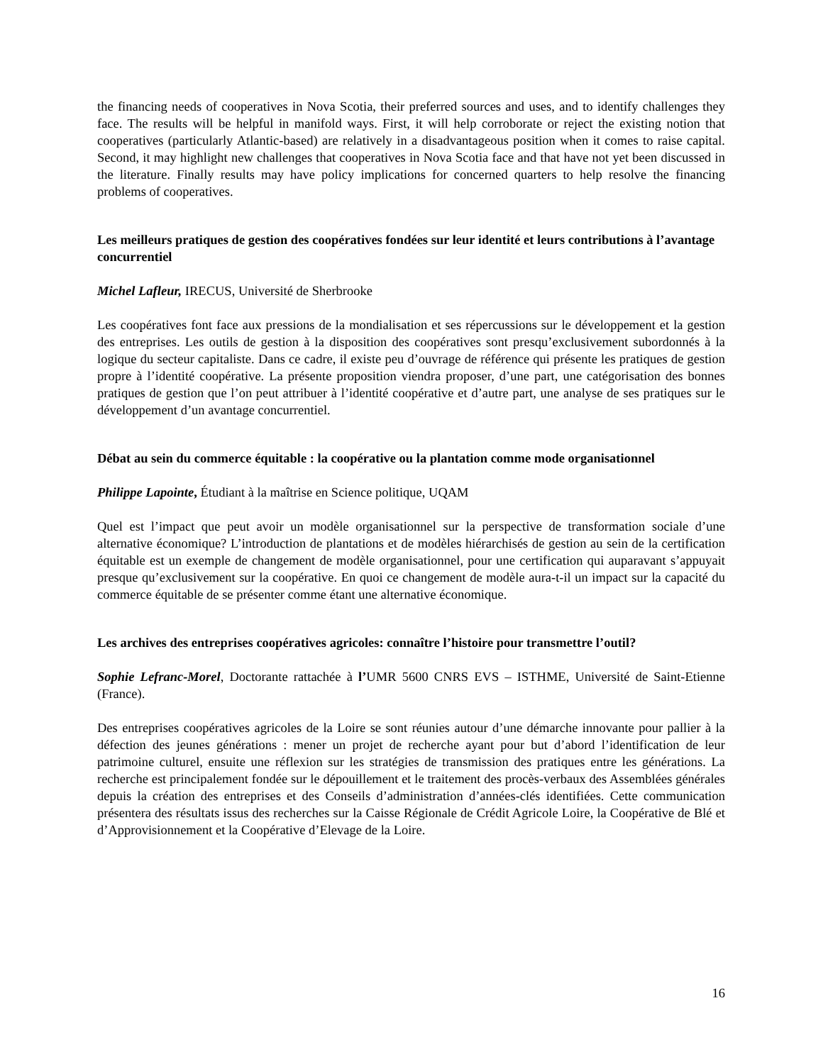the financing needs of cooperatives in Nova Scotia, their preferred sources and uses, and to identify challenges they face. The results will be helpful in manifold ways. First, it will help corroborate or reject the existing notion that cooperatives (particularly Atlantic-based) are relatively in a disadvantageous position when it comes to raise capital. Second, it may highlight new challenges that cooperatives in Nova Scotia face and that have not yet been discussed in the literature. Finally results may have policy implications for concerned quarters to help resolve the financing problems of cooperatives.
Les meilleurs pratiques de gestion des coopératives fondées sur leur identité et leurs contributions à l’avantage concurrentiel
Michel Lafleur, IRECUS, Université de Sherbrooke
Les coopératives font face aux pressions de la mondialisation et ses répercussions sur le développement et la gestion des entreprises. Les outils de gestion à la disposition des coopératives sont presqu’exclusivement subordonnés à la logique du secteur capitaliste. Dans ce cadre, il existe peu d’ouvrage de référence qui présente les pratiques de gestion propre à l’identité coopérative. La présente proposition viendra proposer, d’une part, une catégorisation des bonnes pratiques de gestion que l’on peut attribuer à l’identité coopérative et d’autre part, une analyse de ses pratiques sur le développement d’un avantage concurrentiel.
Débat au sein du commerce équitable : la coopérative ou la plantation comme mode organisationnel
Philippe Lapointe, Étudiant à la maîtrise en Science politique, UQAM
Quel est l’impact que peut avoir un modèle organisationnel sur la perspective de transformation sociale d’une alternative économique? L’introduction de plantations et de modèles hiérarchisés de gestion au sein de la certification équitable est un exemple de changement de modèle organisationnel, pour une certification qui auparavant s’appuyait presque qu’exclusivement sur la coopérative. En quoi ce changement de modèle aura-t-il un impact sur la capacité du commerce équitable de se présenter comme étant une alternative économique.
Les archives des entreprises coopératives agricoles: connaître l’histoire pour transmettre l’outil?
Sophie Lefranc-Morel, Doctorante rattachée à l’UMR 5600 CNRS EVS – ISTHME, Université de Saint-Etienne (France).
Des entreprises coopératives agricoles de la Loire se sont réunies autour d’une démarche innovante pour pallier à la défection des jeunes générations : mener un projet de recherche ayant pour but d’abord l’identification de leur patrimoine culturel, ensuite une réflexion sur les stratégies de transmission des pratiques entre les générations. La recherche est principalement fondée sur le dépouillement et le traitement des procès-verbaux des Assemblées générales depuis la création des entreprises et des Conseils d’administration d’années-clés identifiées. Cette communication présentera des résultats issus des recherches sur la Caisse Régionale de Crédit Agricole Loire, la Coopérative de Blé et d’Approvisionnement et la Coopérative d’Elevage de la Loire.
16